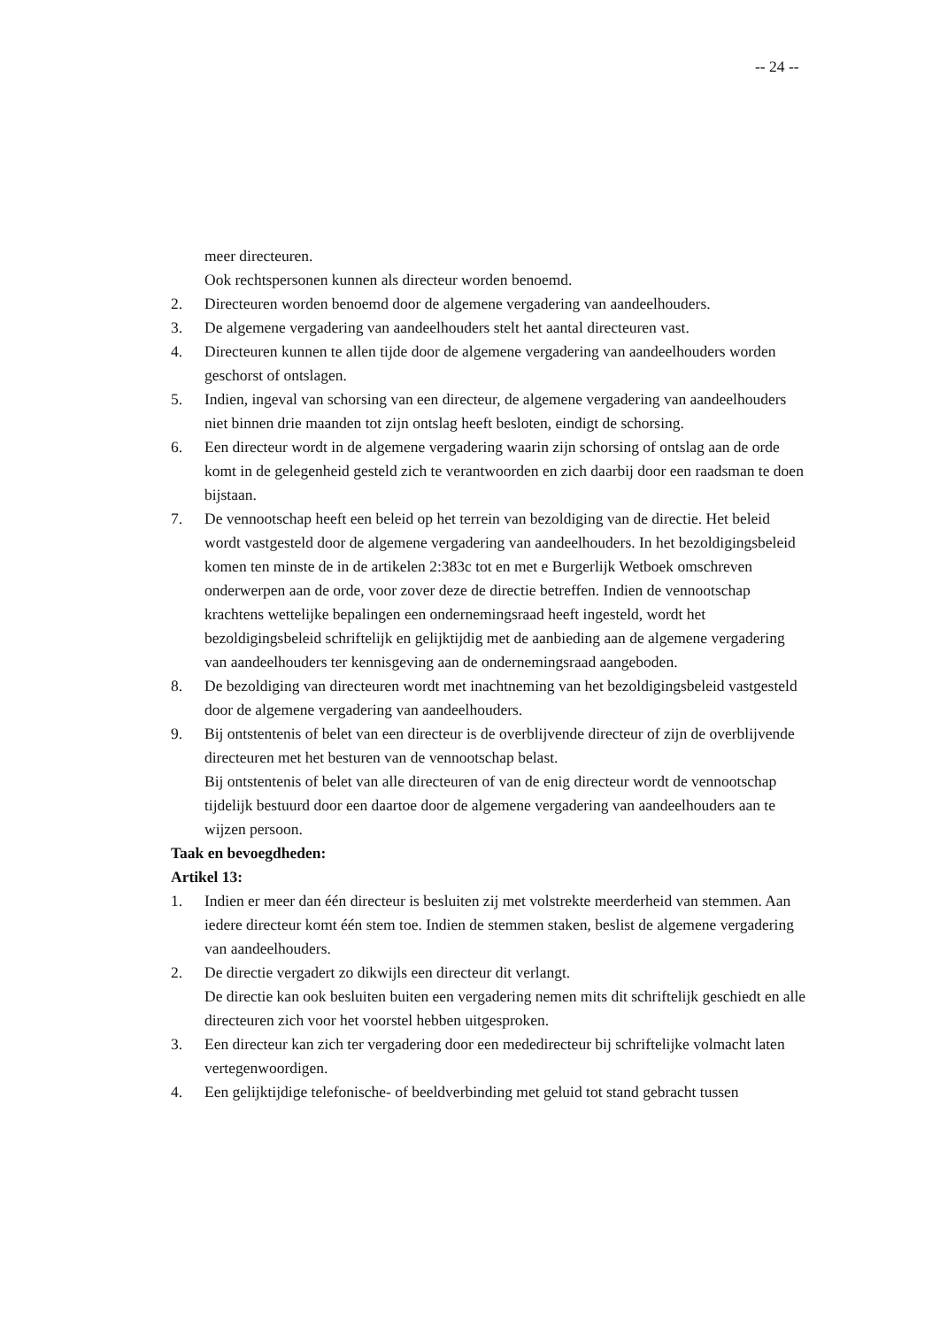-- 24 --
meer directeuren.
Ook rechtspersonen kunnen als directeur worden benoemd.
2. Directeuren worden benoemd door de algemene vergadering van aandeelhouders.
3. De algemene vergadering van aandeelhouders stelt het aantal directeuren vast.
4. Directeuren kunnen te allen tijde door de algemene vergadering van aandeelhouders worden geschorst of ontslagen.
5. Indien, ingeval van schorsing van een directeur, de algemene vergadering van aandeelhouders niet binnen drie maanden tot zijn ontslag heeft besloten, eindigt de schorsing.
6. Een directeur wordt in de algemene vergadering waarin zijn schorsing of ontslag aan de orde komt in de gelegenheid gesteld zich te verantwoorden en zich daarbij door een raadsman te doen bijstaan.
7. De vennootschap heeft een beleid op het terrein van bezoldiging van de directie. Het beleid wordt vastgesteld door de algemene vergadering van aandeelhouders. In het bezoldigingsbeleid komen ten minste de in de artikelen 2:383c tot en met e Burgerlijk Wetboek omschreven onderwerpen aan de orde, voor zover deze de directie betreffen. Indien de vennootschap krachtens wettelijke bepalingen een ondernemingsraad heeft ingesteld, wordt het bezoldigingsbeleid schriftelijk en gelijktijdig met de aanbieding aan de algemene vergadering van aandeelhouders ter kennisgeving aan de ondernemingsraad aangeboden.
8. De bezoldiging van directeuren wordt met inachtneming van het bezoldigingsbeleid vastgesteld door de algemene vergadering van aandeelhouders.
9. Bij ontstentenis of belet van een directeur is de overblijvende directeur of zijn de overblijvende directeuren met het besturen van de vennootschap belast.
Bij ontstentenis of belet van alle directeuren of van de enig directeur wordt de vennootschap tijdelijk bestuurd door een daartoe door de algemene vergadering van aandeelhouders aan te wijzen persoon.
Taak en bevoegdheden:
Artikel 13:
1. Indien er meer dan één directeur is besluiten zij met volstrekte meerderheid van stemmen. Aan iedere directeur komt één stem toe. Indien de stemmen staken, beslist de algemene vergadering van aandeelhouders.
2. De directie vergadert zo dikwijls een directeur dit verlangt.
De directie kan ook besluiten buiten een vergadering nemen mits dit schriftelijk geschiedt en alle directeuren zich voor het voorstel hebben uitgesproken.
3. Een directeur kan zich ter vergadering door een mededirecteur bij schriftelijke volmacht laten vertegenwoordigen.
4. Een gelijktijdige telefonische- of beeldverbinding met geluid tot stand gebracht tussen